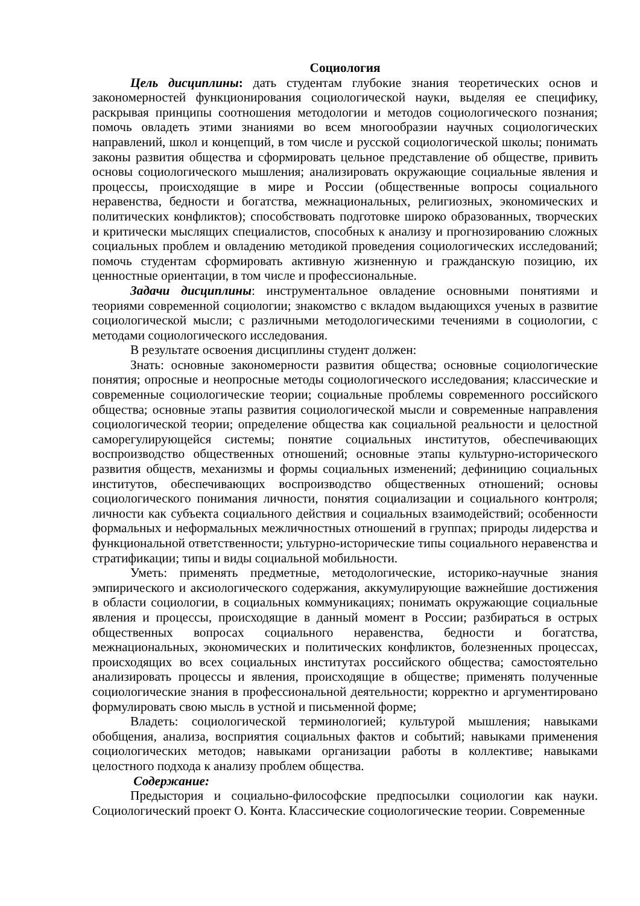Социология
Цель дисциплины: дать студентам глубокие знания теоретических основ и закономерностей функционирования социологической науки, выделяя ее специфику, раскрывая принципы соотношения методологии и методов социологического познания; помочь овладеть этими знаниями во всем многообразии научных социологических направлений, школ и концепций, в том числе и русской социологической школы; понимать законы развития общества и сформировать цельное представление об обществе, привить основы социологического мышления; анализировать окружающие социальные явления и процессы, происходящие в мире и России (общественные вопросы социального неравенства, бедности и богатства, межнациональных, религиозных, экономических и политических конфликтов); способствовать подготовке широко образованных, творческих и критически мыслящих специалистов, способных к анализу и прогнозированию сложных социальных проблем и овладению методикой проведения социологических исследований; помочь студентам сформировать активную жизненную и гражданскую позицию, их ценностные ориентации, в том числе и профессиональные.
Задачи дисциплины: инструментальное овладение основными понятиями и теориями современной социологии; знакомство с вкладом выдающихся ученых в развитие социологической мысли; с различными методологическими течениями в социологии, с методами социологического исследования.
В результате освоения дисциплины студент должен:
Знать: основные закономерности развития общества; основные социологические понятия; опросные и неопросные методы социологического исследования; классические и современные социологические теории; социальные проблемы современного российского общества; основные этапы развития социологической мысли и современные направления социологической теории; определение общества как социальной реальности и целостной саморегулирующейся системы; понятие социальных институтов, обеспечивающих воспроизводство общественных отношений; основные этапы культурно-исторического развития обществ, механизмы и формы социальных изменений; дефиницию социальных институтов, обеспечивающих воспроизводство общественных отношений; основы социологического понимания личности, понятия социализации и социального контроля; личности как субъекта социального действия и социальных взаимодействий; особенности формальных и неформальных межличностных отношений в группах; природы лидерства и функциональной ответственности; ультурно-исторические типы социального неравенства и стратификации; типы и виды социальной мобильности.
Уметь: применять предметные, методологические, историко-научные знания эмпирического и аксиологического содержания, аккумулирующие важнейшие достижения в области социологии, в социальных коммуникациях; понимать окружающие социальные явления и процессы, происходящие в данный момент в России; разбираться в острых общественных вопросах социального неравенства, бедности и богатства, межнациональных, экономических и политических конфликтов, болезненных процессах, происходящих во всех социальных институтах российского общества; самостоятельно анализировать процессы и явления, происходящие в обществе; применять полученные социологические знания в профессиональной деятельности; корректно и аргументировано формулировать свою мысль в устной и письменной форме;
Владеть: социологической терминологией; культурой мышления; навыками обобщения, анализа, восприятия социальных фактов и событий; навыками применения социологических методов; навыками организации работы в коллективе; навыками целостного подхода к анализу проблем общества.
Содержание:
Предыстория и социально-философские предпосылки социологии как науки. Социологический проект О. Конта. Классические социологические теории. Современные